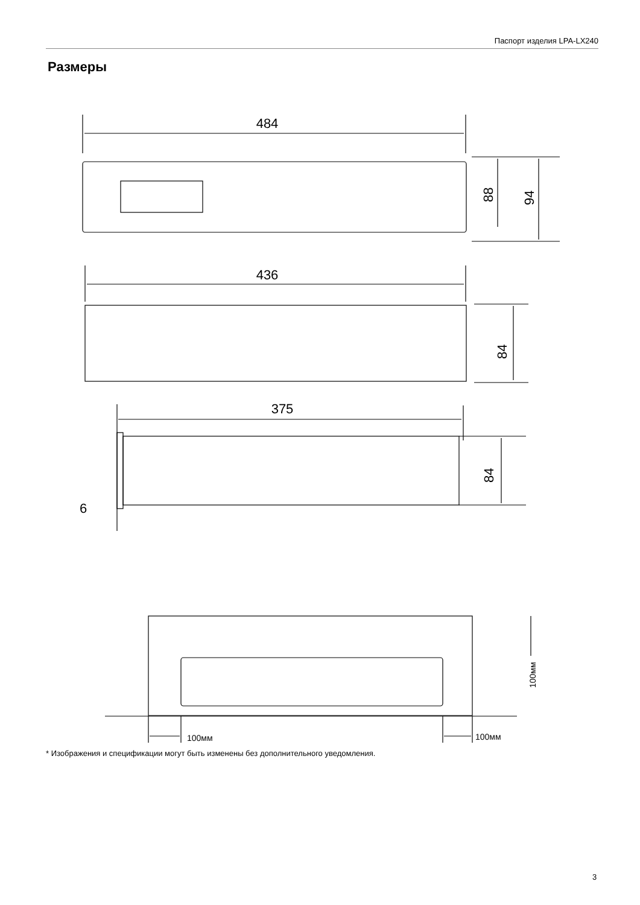Паспорт изделия LPA-LX240
Размеры
484
436
375
6
88
94
84
84
100мм
100мм
100мм
* Изображения и спецификации могут быть изменены без дополнительного уведомления.
3